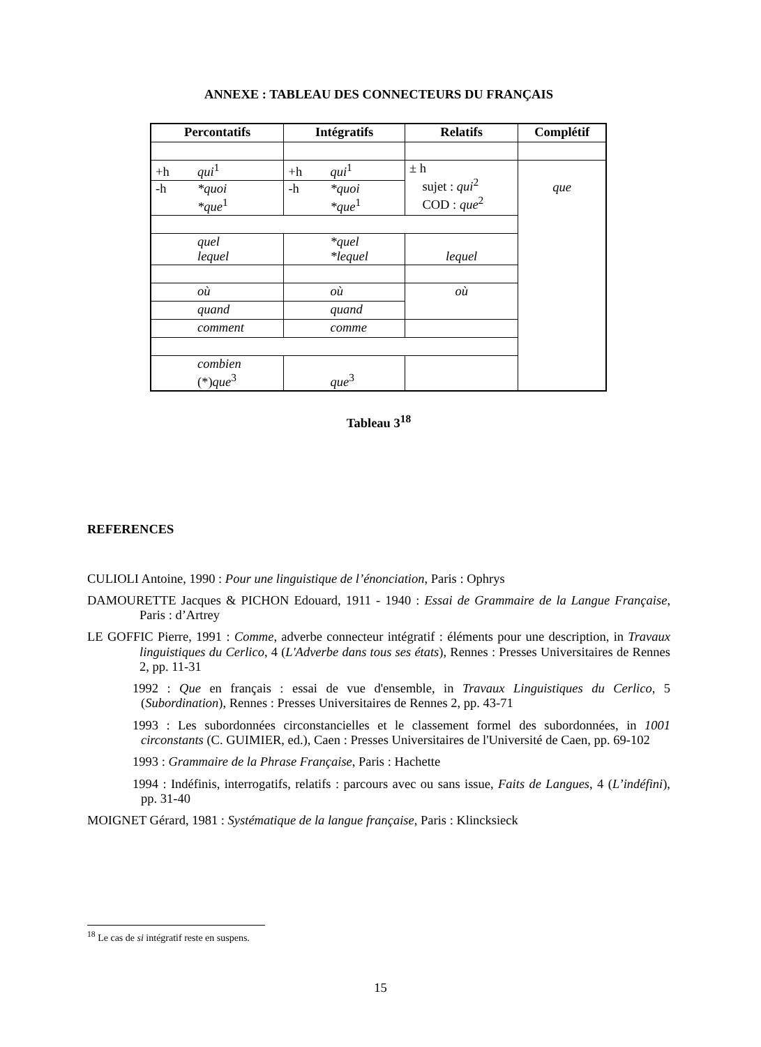ANNEXE : TABLEAU DES CONNECTEURS DU FRANÇAIS
| Percontatifs | Intégratifs | Relatifs | Complétif |
| --- | --- | --- | --- |
| +h qui<sup>1</sup> | +h qui<sup>1</sup> | ± h sujet : qui<sup>2</sup> COD : que<sup>2</sup> | que |
| -h *quoi *que<sup>1</sup> | -h *quoi *que<sup>1</sup> | | |
| quel lequel | *quel *lequel | lequel | |
| où | où | où | |
| quand | quand | | |
| comment | comme | | |
| combien (*) que<sup>3</sup> | que<sup>3</sup> | | |
Tableau 3<sup>18</sup>
REFERENCES
CULIOLI Antoine, 1990 : Pour une linguistique de l’énonciation, Paris : Ophrys
DAMOURETTE Jacques & PICHON Edouard, 1911 - 1940 : Essai de Grammaire de la Langue Française, Paris : d’Artrey
LE GOFFIC Pierre, 1991 : Comme, adverbe connecteur intégratif : éléments pour une description, in Travaux linguistiques du Cerlico, 4 (L'Adverbe dans tous ses états), Rennes : Presses Universitaires de Rennes 2, pp. 11-31
1992 : Que en français : essai de vue d'ensemble, in Travaux Linguistiques du Cerlico, 5 (Subordination), Rennes : Presses Universitaires de Rennes 2, pp. 43-71
1993 : Les subordonnées circonstancielles et le classement formel des subordonnées, in 1001 circonstants (C. GUIMIER, ed.), Caen : Presses Universitaires de l'Université de Caen, pp. 69-102
1993 : Grammaire de la Phrase Française, Paris : Hachette
1994 : Indéfinis, interrogatifs, relatifs : parcours avec ou sans issue, Faits de Langues, 4 (L’indéfini), pp. 31-40
MOIGNET Gérard, 1981 : Systématique de la langue française, Paris : Klincksieck
<sup>18</sup> Le cas de si intégratif reste en suspens.
15